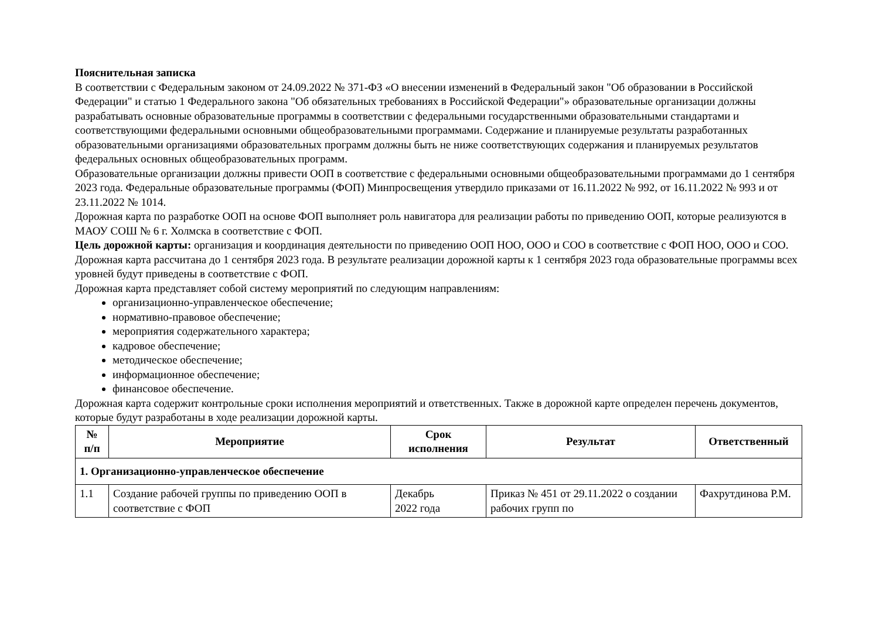Пояснительная записка
В соответствии с Федеральным законом от 24.09.2022 № 371-ФЗ «О внесении изменений в Федеральный закон "Об образовании в Российской Федерации" и статью 1 Федерального закона "Об обязательных требованиях в Российской Федерации"» образовательные организации должны разрабатывать основные образовательные программы в соответствии с федеральными государственными образовательными стандартами и соответствующими федеральными основными общеобразовательными программами. Содержание и планируемые результаты разработанных образовательными организациями образовательных программ должны быть не ниже соответствующих содержания и планируемых результатов федеральных основных общеобразовательных программ.
Образовательные организации должны привести ООП в соответствие с федеральными основными общеобразовательными программами до 1 сентября 2023 года. Федеральные образовательные программы (ФОП) Минпросвещения утвердило приказами от 16.11.2022 № 992, от 16.11.2022 № 993 и от 23.11.2022 № 1014.
Дорожная карта по разработке ООП на основе ФОП выполняет роль навигатора для реализации работы по приведению ООП, которые реализуются в МАОУ СОШ № 6 г. Холмска в соответствие с ФОП.
Цель дорожной карты: организация и координация деятельности по приведению ООП НОО, ООО и СОО в соответствие с ФОП НОО, ООО и СОО.
Дорожная карта рассчитана до 1 сентября 2023 года. В результате реализации дорожной карты к 1 сентября 2023 года образовательные программы всех уровней будут приведены в соответствие с ФОП.
Дорожная карта представляет собой систему мероприятий по следующим направлениям:
организационно-управленческое обеспечение;
нормативно-правовое обеспечение;
мероприятия содержательного характера;
кадровое обеспечение;
методическое обеспечение;
информационное обеспечение;
финансовое обеспечение.
Дорожная карта содержит контрольные сроки исполнения мероприятий и ответственных. Также в дорожной карте определен перечень документов, которые будут разработаны в ходе реализации дорожной карты.
| № п/п | Мероприятие | Срок исполнения | Результат | Ответственный |
| --- | --- | --- | --- | --- |
| 1. Организационно-управленческое обеспечение | | | | |
| 1.1 | Создание рабочей группы по приведению ООП в соответствие с ФОП | Декабрь 2022 года | Приказ № 451 от 29.11.2022 о создании рабочих групп по | Фахрутдинова Р.М. |